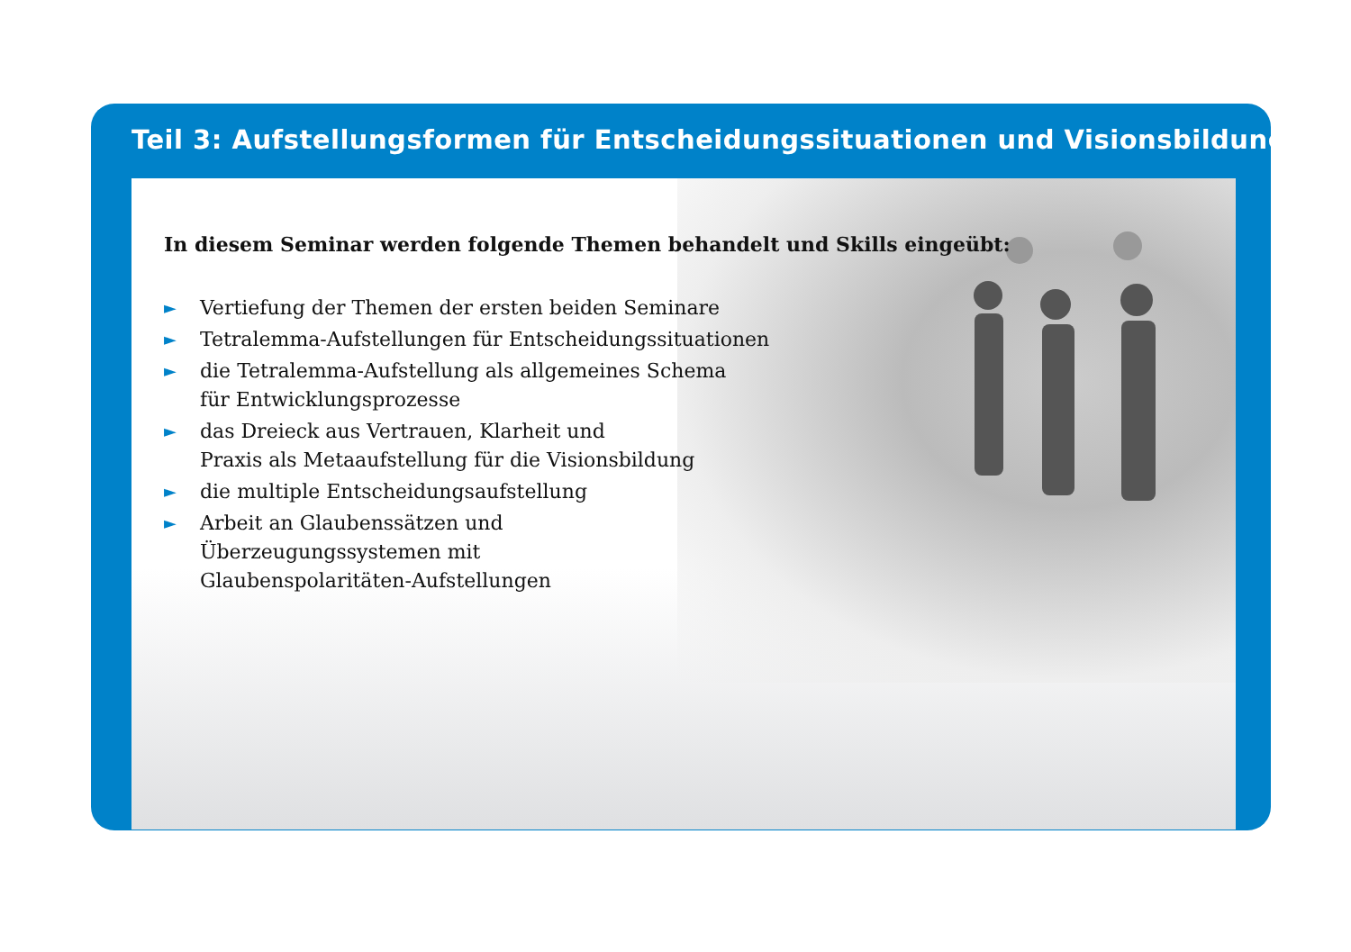Teil 3: Aufstellungsformen für Entscheidungssituationen und Visionsbildungen
In diesem Seminar werden folgende Themen behandelt und Skills eingeübt:
► Vertiefung der Themen der ersten beiden Seminare
► Tetralemma-Aufstellungen für Entscheidungssituationen
► die Tetralemma-Aufstellung als allgemeines Schema
für Entwicklungsprozesse
► das Dreieck aus Vertrauen, Klarheit und
Praxis als Metaaufstellung für die Visionsbildung
► die multiple Entscheidungsaufstellung
► Arbeit an Glaubenssätzen und
Überzeugungssystemen mit
Glaubenspolaritäten-Aufstellungen